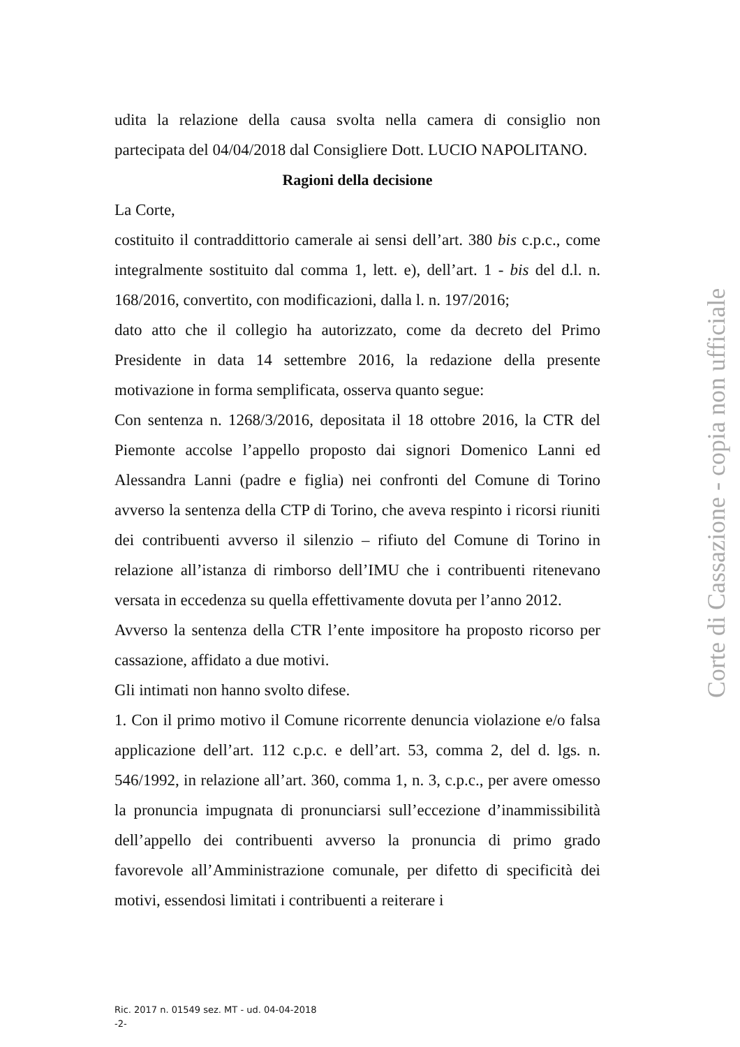udita la relazione della causa svolta nella camera di consiglio non partecipata del 04/04/2018 dal Consigliere Dott. LUCIO NAPOLITANO.
Ragioni della decisione
La Corte,
costituito il contraddittorio camerale ai sensi dell’art. 380 bis c.p.c., come integralmente sostituito dal comma 1, lett. e), dell’art. 1 - bis del d.l. n. 168/2016, convertito, con modificazioni, dalla l. n. 197/2016;
dato atto che il collegio ha autorizzato, come da decreto del Primo Presidente in data 14 settembre 2016, la redazione della presente motivazione in forma semplificata, osserva quanto segue:
Con sentenza n. 1268/3/2016, depositata il 18 ottobre 2016, la CTR del Piemonte accolse l’appello proposto dai signori Domenico Lanni ed Alessandra Lanni (padre e figlia) nei confronti del Comune di Torino avverso la sentenza della CTP di Torino, che aveva respinto i ricorsi riuniti dei contribuenti avverso il silenzio – rifiuto del Comune di Torino in relazione all’istanza di rimborso dell’IMU che i contribuenti ritenevano versata in eccedenza su quella effettivamente dovuta per l’anno 2012.
Avverso la sentenza della CTR l’ente impositore ha proposto ricorso per cassazione, affidato a due motivi.
Gli intimati non hanno svolto difese.
1. Con il primo motivo il Comune ricorrente denuncia violazione e/o falsa applicazione dell’art. 112 c.p.c. e dell’art. 53, comma 2, del d. lgs. n. 546/1992, in relazione all’art. 360, comma 1, n. 3, c.p.c., per avere omesso la pronuncia impugnata di pronunciarsi sull’eccezione d’inammissibilità dell’appello dei contribuenti avverso la pronuncia di primo grado favorevole all’Amministrazione comunale, per difetto di specificità dei motivi, essendosi limitati i contribuenti a reiterare i
Corte di Cassazione - copia non ufficiale
Ric. 2017 n. 01549 sez. MT - ud. 04-04-2018
-2-